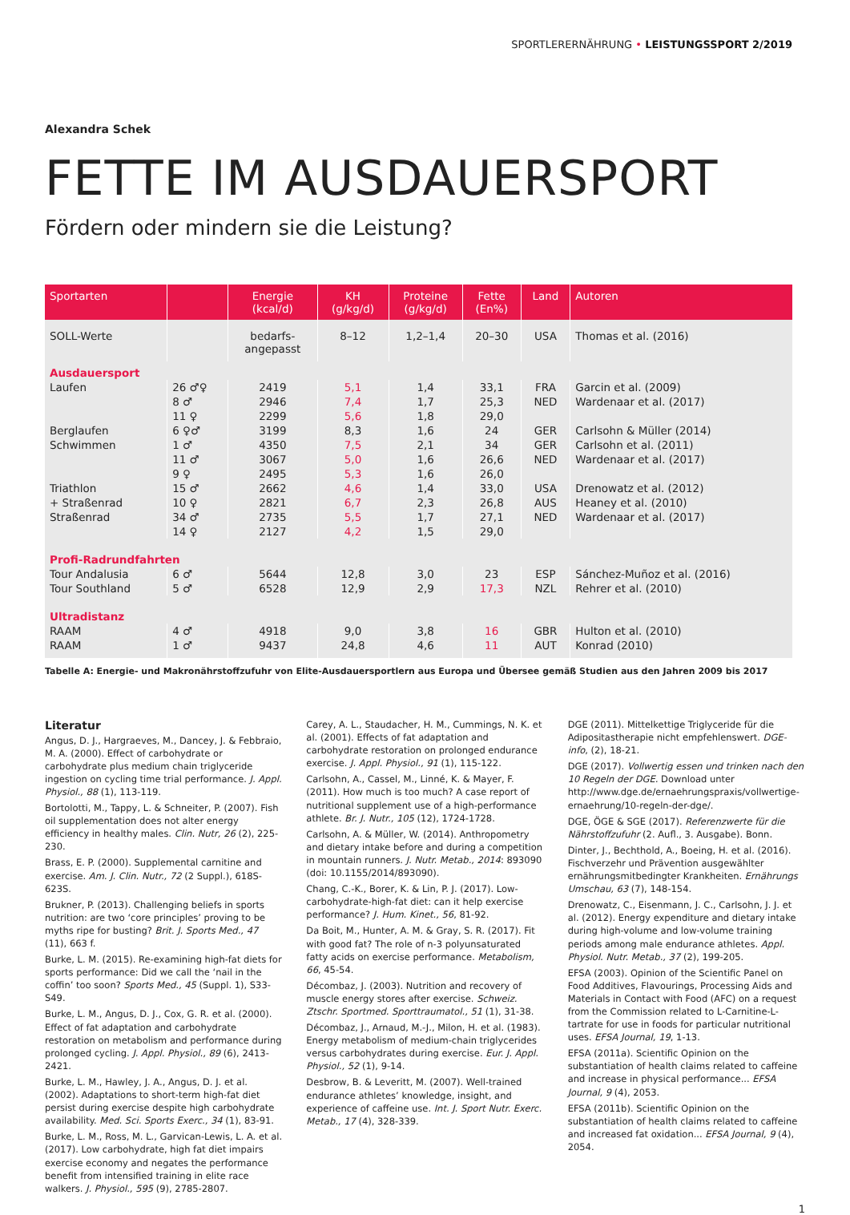SPORTLERERNÄHRUNG • LEISTUNGSSPORT 2/2019
Alexandra Schek
FETTE IM AUSDAUERSPORT
Fördern oder mindern sie die Leistung?
| Sportarten | | Energie (kcal/d) | KH (g/kg/d) | Proteine (g/kg/d) | Fette (En%) | Land | Autoren |
| --- | --- | --- | --- | --- | --- | --- | --- |
| SOLL-Werte | | bedarfs- angepasst | 8–12 | 1,2–1,4 | 20–30 | USA | Thomas et al. (2016) |
| Ausdauersport | | | | | | | |
| Laufen | 26 ♂♀ | 2419 | 5,1 | 1,4 | 33,1 | FRA | Garcin et al. (2009) |
| | 8 ♂ | 2946 | 7,4 | 1,7 | 25,3 | NED | Wardenaar et al. (2017) |
| | 11 ♀ | 2299 | 5,6 | 1,8 | 29,0 | | |
| Berglaufen | 6 ♀♂ | 3199 | 8,3 | 1,6 | 24 | GER | Carlsohn & Müller (2014) |
| Schwimmen | 1 ♂ | 4350 | 7,5 | 2,1 | 34 | GER | Carlsohn et al. (2011) |
| | 11 ♂ | 3067 | 5,0 | 1,6 | 26,6 | NED | Wardenaar et al. (2017) |
| | 9 ♀ | 2495 | 5,3 | 1,6 | 26,0 | | |
| Triathlon | 15 ♂ | 2662 | 4,6 | 1,4 | 33,0 | USA | Drenowatz et al. (2012) |
| + Straßenrad | 10 ♀ | 2821 | 6,7 | 2,3 | 26,8 | AUS | Heaney et al. (2010) |
| Straßenrad | 34 ♂ | 2735 | 5,5 | 1,7 | 27,1 | NED | Wardenaar et al. (2017) |
| | 14 ♀ | 2127 | 4,2 | 1,5 | 29,0 | | |
| Profi-Radrundfahrten | | | | | | | |
| Tour Andalusia | 6 ♂ | 5644 | 12,8 | 3,0 | 23 | ESP | Sánchez-Muñoz et al. (2016) |
| Tour Southland | 5 ♂ | 6528 | 12,9 | 2,9 | 17,3 | NZL | Rehrer et al. (2010) |
| Ultradistanz | | | | | | | |
| RAAM | 4 ♂ | 4918 | 9,0 | 3,8 | 16 | GBR | Hulton et al. (2010) |
| RAAM | 1 ♂ | 9437 | 24,8 | 4,6 | 11 | AUT | Konrad (2010) |
Tabelle A: Energie- und Makronährstoffzufuhr von Elite-Ausdauersportlern aus Europa und Übersee gemäß Studien aus den Jahren 2009 bis 2017
Literatur
Angus, D. J., Hargraeves, M., Dancey, J. & Febbraio, M. A. (2000). Effect of carbohydrate or carbohydrate plus medium chain triglyceride ingestion on cycling time trial performance. J. Appl. Physiol., 88 (1), 113-119.
Bortolotti, M., Tappy, L. & Schneiter, P. (2007). Fish oil supplementation does not alter energy efficiency in healthy males. Clin. Nutr, 26 (2), 225-230.
Brass, E. P. (2000). Supplemental carnitine and exercise. Am. J. Clin. Nutr., 72 (2 Suppl.), 618S-623S.
Brukner, P. (2013). Challenging beliefs in sports nutrition: are two ‘core principles’ proving to be myths ripe for busting? Brit. J. Sports Med., 47 (11), 663 f.
Burke, L. M. (2015). Re-examining high-fat diets for sports performance: Did we call the ‘nail in the coffin’ too soon? Sports Med., 45 (Suppl. 1), S33-S49.
Burke, L. M., Angus, D. J., Cox, G. R. et al. (2000). Effect of fat adaptation and carbohydrate restoration on metabolism and performance during prolonged cycling. J. Appl. Physiol., 89 (6), 2413-2421.
Burke, L. M., Hawley, J. A., Angus, D. J. et al. (2002). Adaptations to short-term high-fat diet persist during exercise despite high carbohydrate availability. Med. Sci. Sports Exerc., 34 (1), 83-91.
Burke, L. M., Ross, M. L., Garvican-Lewis, L. A. et al. (2017). Low carbohydrate, high fat diet impairs exercise economy and negates the performance benefit from intensified training in elite race walkers. J. Physiol., 595 (9), 2785-2807.
Carey, A. L., Staudacher, H. M., Cummings, N. K. et al. (2001). Effects of fat adaptation and carbohydrate restoration on prolonged endurance exercise. J. Appl. Physiol., 91 (1), 115-122.
Carlsohn, A., Cassel, M., Linné, K. & Mayer, F. (2011). How much is too much? A case report of nutritional supplement use of a high-performance athlete. Br. J. Nutr., 105 (12), 1724-1728.
Carlsohn, A. & Müller, W. (2014). Anthropometry and dietary intake before and during a competition in mountain runners. J. Nutr. Metab., 2014: 893090 (doi: 10.1155/2014/893090).
Chang, C.-K., Borer, K. & Lin, P. J. (2017). Low-carbohydrate-high-fat diet: can it help exercise performance? J. Hum. Kinet., 56, 81-92.
Da Boit, M., Hunter, A. M. & Gray, S. R. (2017). Fit with good fat? The role of n-3 polyunsaturated fatty acids on exercise performance. Metabolism, 66, 45-54.
Décombaz, J. (2003). Nutrition and recovery of muscle energy stores after exercise. Schweiz. Ztschr. Sportmed. Sporttraumatol., 51 (1), 31-38.
Décombaz, J., Arnaud, M.-J., Milon, H. et al. (1983). Energy metabolism of medium-chain triglycerides versus carbohydrates during exercise. Eur. J. Appl. Physiol., 52 (1), 9-14.
Desbrow, B. & Leveritt, M. (2007). Well-trained endurance athletes’ knowledge, insight, and experience of caffeine use. Int. J. Sport Nutr. Exerc. Metab., 17 (4), 328-339.
DGE (2011). Mittelkettige Triglyceride für die Adipositastherapie nicht empfehlenswert. DGE-info, (2), 18-21.
DGE (2017). Vollwertig essen und trinken nach den 10 Regeln der DGE. Download unter http://www.dge.de/ernaehrungspraxis/vollwertige-ernaehrung/10-regeln-der-dge/.
DGE, ÖGE & SGE (2017). Referenzwerte für die Nährstoffzufuhr (2. Aufl., 3. Ausgabe). Bonn.
Dinter, J., Bechthold, A., Boeing, H. et al. (2016). Fischverzehr und Prävention ausgewählter ernährungsmitbedingter Krankheiten. Ernährungs Umschau, 63 (7), 148-154.
Drenowatz, C., Eisenmann, J. C., Carlsohn, J. J. et al. (2012). Energy expenditure and dietary intake during high-volume and low-volume training periods among male endurance athletes. Appl. Physiol. Nutr. Metab., 37 (2), 199-205.
EFSA (2003). Opinion of the Scientific Panel on Food Additives, Flavourings, Processing Aids and Materials in Contact with Food (AFC) on a request from the Commission related to L-Carnitine-L-tartrate for use in foods for particular nutritional uses. EFSA Journal, 19, 1-13.
EFSA (2011a). Scientific Opinion on the substantiation of health claims related to caffeine and increase in physical performance... EFSA Journal, 9 (4), 2053.
EFSA (2011b). Scientific Opinion on the substantiation of health claims related to caffeine and increased fat oxidation... EFSA Journal, 9 (4), 2054.
1